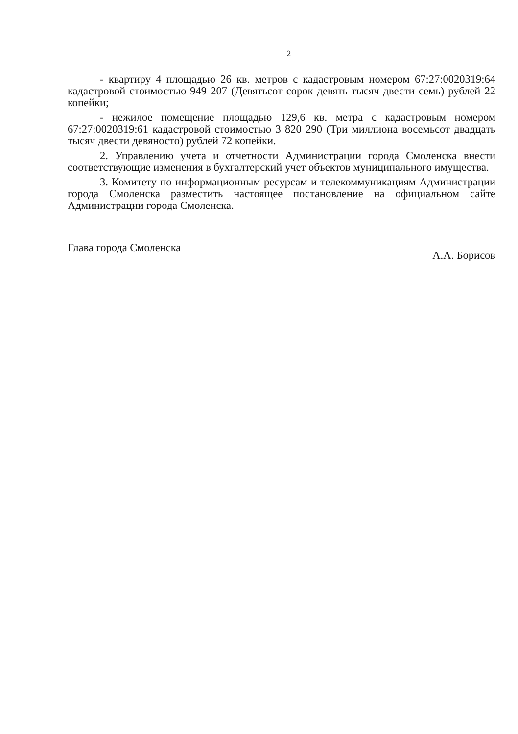2
- квартиру 4 площадью 26 кв. метров с кадастровым номером 67:27:0020319:64 кадастровой стоимостью 949 207 (Девятьсот сорок девять тысяч двести семь) рублей 22 копейки;
- нежилое помещение площадью 129,6 кв. метра с кадастровым номером 67:27:0020319:61 кадастровой стоимостью 3 820 290 (Три миллиона восемьсот двадцать тысяч двести девяносто) рублей 72 копейки.
2. Управлению учета и отчетности Администрации города Смоленска внести соответствующие изменения в бухгалтерский учет объектов муниципального имущества.
3. Комитету по информационным ресурсам и телекоммуникациям Администрации города Смоленска разместить настоящее постановление на официальном сайте Администрации города Смоленска.
Глава города Смоленска
А.А. Борисов